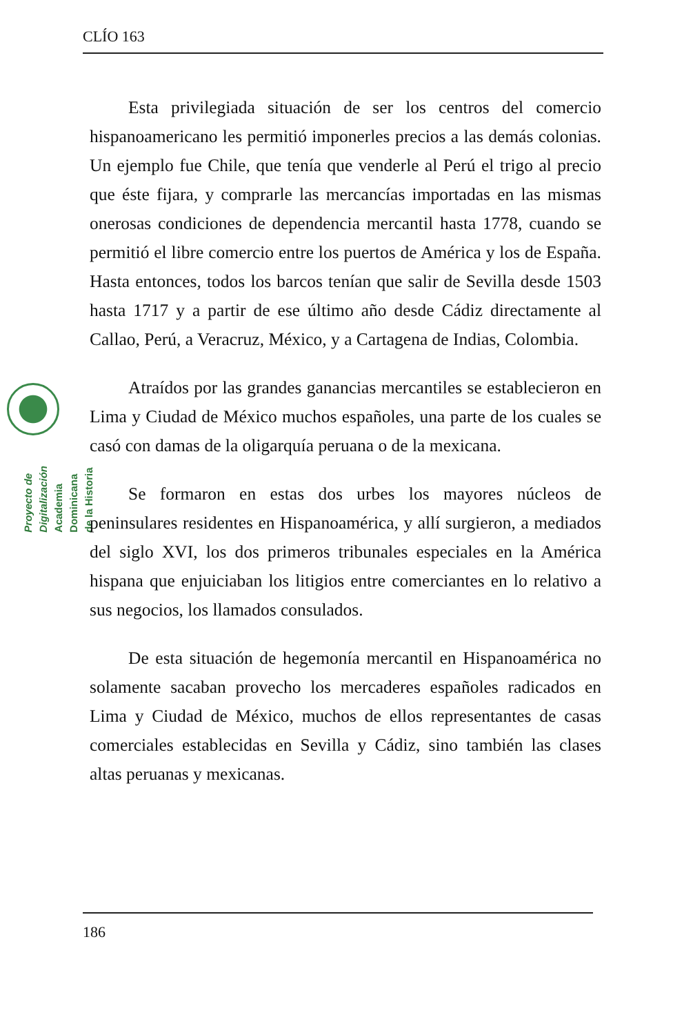CLÍO 163
Proyecto de Digitalización
Academia Dominicana de la Historia
Esta privilegiada situación de ser los centros del comercio hispanoamericano les permitió imponerles precios a las demás colonias. Un ejemplo fue Chile, que tenía que venderle al Perú el trigo al precio que éste fijara, y comprarle las mercancías importadas en las mismas onerosas condiciones de dependencia mercantil hasta 1778, cuando se permitió el libre comercio entre los puertos de América y los de España. Hasta entonces, todos los barcos tenían que salir de Sevilla desde 1503 hasta 1717 y a partir de ese último año desde Cádiz directamente al Callao, Perú, a Veracruz, México, y a Cartagena de Indias, Colombia.
Atraídos por las grandes ganancias mercantiles se establecieron en Lima y Ciudad de México muchos españoles, una parte de los cuales se casó con damas de la oligarquía peruana o de la mexicana.
Se formaron en estas dos urbes los mayores núcleos de peninsulares residentes en Hispanoamérica, y allí surgieron, a mediados del siglo XVI, los dos primeros tribunales especiales en la América hispana que enjuiciaban los litigios entre comerciantes en lo relativo a sus negocios, los llamados consulados.
De esta situación de hegemonía mercantil en Hispanoamérica no solamente sacaban provecho los mercaderes españoles radicados en Lima y Ciudad de México, muchos de ellos representantes de casas comerciales establecidas en Sevilla y Cádiz, sino también las clases altas peruanas y mexicanas.
186